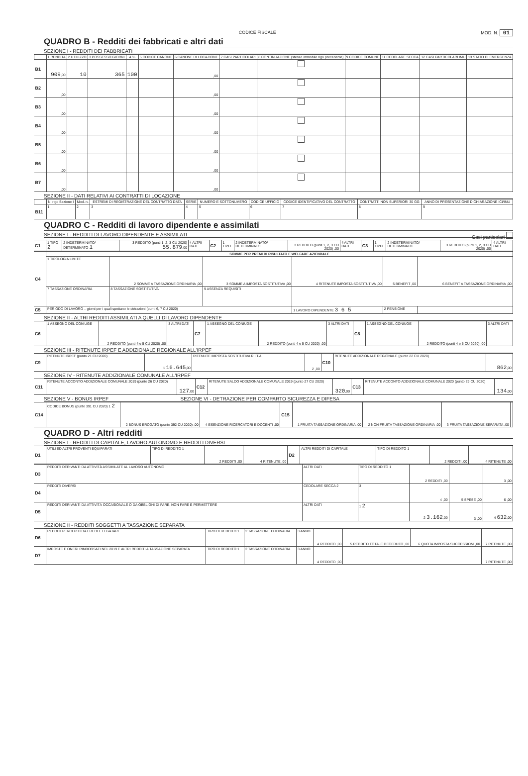CODICE FISCALE MOD. N. 01
QUADRO B - Redditi dei fabbricati e altri dati
SEZIONE I - REDDITI DEI FABBRICATI
| | 1 RENDITA | 2 UTILIZZO | 3 POSSESSO GIORNI | 4 % | 5 CODICE CANONE | 6 CANONE DI LOCAZIONE | 7 CASI PARTICOLARI | 8 CONTINUAZIONE (stesso immobile rigo precedente) | 9 CODICE COMUNE | 11 CEDOLARE SECCA | 12 CASI PARTICOLARI IMU | 13 STATO DI EMERGENZA |
| --- | --- | --- | --- | --- | --- | --- | --- | --- | --- | --- | --- | --- |
| B1 | 909 ,00 | 10 | 365 | 100 | | ,00 | | | | | | |
| B2 | ,00 | | | | | ,00 | | | | | | |
| B3 | ,00 | | | | | ,00 | | | | | | |
| B4 | ,00 | | | | | ,00 | | | | | | |
| B5 | ,00 | | | | | ,00 | | | | | | |
| B6 | ,00 | | | | | ,00 | | | | | | |
| B7 | ,00 | | | | | ,00 | | | | | | |
SEZIONE II - DATI RELATIVI AI CONTRATTI DI LOCAZIONE
| | N. rigo Sezione I | Mod. n. | ESTREMI DI REGISTRAZIONE DEL CONTRATTO DATA | SERIE | NUMERO E SOTTONUMERO | CODICE UFFICIO | CODICE IDENTIFICATIVO DEL CONTRATTO | CONTRATTI NON SUPERIORI 30 GG | ANNO DI PRESENTAZIONE DICHIARAZIONE ICI/IMU |
| --- | --- | --- | --- | --- | --- | --- | --- | --- | --- |
| B11 | 1 | 2 | 3 | 4 | 5 | 6 | 7 | 8 | 9 |
QUADRO C - Redditi di lavoro dipendente e assimilati
SEZIONE I - REDDITI DI LAVORO DIPENDENTE E ASSIMILATI Casi particolari
| C1 | 1 TIPO 2 | 2 INDETERMINATO/ DETERMINATO 1 | 3 REDDITO (punti 1, 2, 3 CU 2020) 55.879 ,00 | 4 ALTRI DATI | C2 | 1 TIPO | 2 INDETERMINATO/ DETERMINATO | 3 REDDITO (punti 1, 2, 3 CU 2020) ,00 | 4 ALTRI DATI | C3 | 1 TIPO | 2 INDETERMINATO/ DETERMINATO | 3 REDDITO (punti 1, 2, 3 CU 2020) ,00 | 4 ALTRI DATI |
| C4 | SOMME PER PREMI DI RISULTATO E WELFARE AZIENDALE | | | | | |
| | 1 TIPOLOGIA LIMITE | 2 SOMME A TASSAZIONE ORDINARIA ,00 | 3 SOMME A IMPOSTA SOSTITUTIVA ,00 | 4 RITENUTE IMPOSTA SOSTITUTIVA ,00 | 5 BENEFIT ,00 | 6 BENEFIT A TASSAZIONE ORDINARIA ,00 |
| | 7 TASSAZIONE ORDINARIA | 8 TASSAZIONE SOSTITUTIVA | 9 ASSENZA REQUISITI | | | |
| C5 | PERIODO DI LAVORO – giorni per i quali spettano le detrazioni (punti 6, 7 CU 2020) | | | 1 LAVORO DIPENDENTE 3 6 5 | 2 PENSIONE | |
SEZIONE II - ALTRI REDDITI ASSIMILATI A QUELLI DI LAVORO DIPENDENTE
| C6 | 1 ASSEGNO DEL CONIUGE | 2 REDDITO (punti 4 e 5 CU 2020) ,00 | 3 ALTRI DATI | C7 | 1 ASSEGNO DEL CONIUGE | 2 REDDITO (punti 4 e 5 CU 2020) ,00 | 3 ALTRI DATI | C8 | 1 ASSEGNO DEL CONIUGE | 2 REDDITO (punti 4 e 5 CU 2020) ,00 | 3 ALTRI DATI |
SEZIONE III - RITENUTE IRPEF E ADDIZIONALE REGIONALE ALL'IRPEF
| C9 | RITENUTE IRPEF (punto 21 CU 2020) | 1 16.645 ,00 | RITENUTE IMPOSTA SOSTITUTIVA R.I.T.A. | 2 ,00 | C10 | RITENUTE ADDIZIONALE REGIONALE (punto 22 CU 2020) | 862 ,00 |
SEZIONE IV - RITENUTE ADDIZIONALE COMUNALE ALL'IRPEF
| C11 | RITENUTE ACCONTO ADDIZIONALE COMUNALE 2019 (punto 26 CU 2020) | 127 ,00 | C12 | RITENUTE SALDO ADDIZIONALE COMUNALE 2019 (punto 27 CU 2020) | 320 ,00 | C13 | RITENUTE ACCONTO ADDIZIONALE COMUNALE 2020 (punto 29 CU 2020) | 134 ,00 |
SEZIONE V - BONUS IRPEF SEZIONE VI - DETRAZIONE PER COMPARTO SICUREZZA E DIFESA
| C14 | CODICE BONUS (punto 391 CU 2020) 1 2 | 2 BONUS EROGATO (punto 392 CU 2020) ,00 | 4 ESENZIONE RICERCATORI E DOCENTI ,00 | C15 | 1 FRUITA TASSAZIONE ORDINARIA ,00 | 2 NON FRUITA TASSAZIONE ORDINARIA ,00 | 3 FRUITA TASSAZIONE SEPARATA ,00 | |
QUADRO D - Altri redditi
SEZIONE I - REDDITI DI CAPITALE, LAVORO AUTONOMO E REDDITI DIVERSI
| D1 | UTILI ED ALTRI PROVENTI EQUIPARATI | TIPO DI REDDITO 1 | 2 REDDITI ,00 | 4 RITENUTE ,00 | D2 | ALTRI REDDITI DI CAPITALE | TIPO DI REDDITO 1 | 2 REDDITI ,00 | 4 RITENUTE ,00 |
| D3 | REDDITI DERIVANTI DA ATTIVITÀ ASSIMILATE AL LAVORO AUTONOMO | ALTRI DATI | TIPO DI REDDITO 1 | 2 REDDITI ,00 | | 3 ,00 |
| D4 | REDDITI DIVERSI | CEDOLARE SECCA 2 | 3 | 4 ,00 | 5 SPESE ,00 | 6 ,00 |
| D5 | REDDITI DERIVANTI DA ATTIVITÀ OCCASIONALE O DA OBBLIGHI DI FARE, NON FARE E PERMETTERE | ALTRI DATI | 1 2 | 2 3.162 ,00 | 3 ,00 | 4 632 ,00 |
SEZIONE II - REDDITI SOGGETTI A TASSAZIONE SEPARATA
| D6 | REDDITI PERCEPITI DA EREDI E LEGATARI | TIPO DI REDDITO 1 | 2 TASSAZIONE ORDINARIA | 3 ANNO | 4 REDDITO ,00 | 5 REDDITO TOTALE DECEDUTO ,00 | 6 QUOTA IMPOSTA SUCCESSIONI ,00 | 7 RITENUTE ,00 |
| D7 | IMPOSTE E ONERI RIMBORSATI NEL 2019 E ALTRI REDDITI A TASSAZIONE SEPARATA | TIPO DI REDDITO 1 | 2 TASSAZIONE ORDINARIA | 3 ANNO | 4 REDDITO ,00 | | | 7 RITENUTE ,00 |